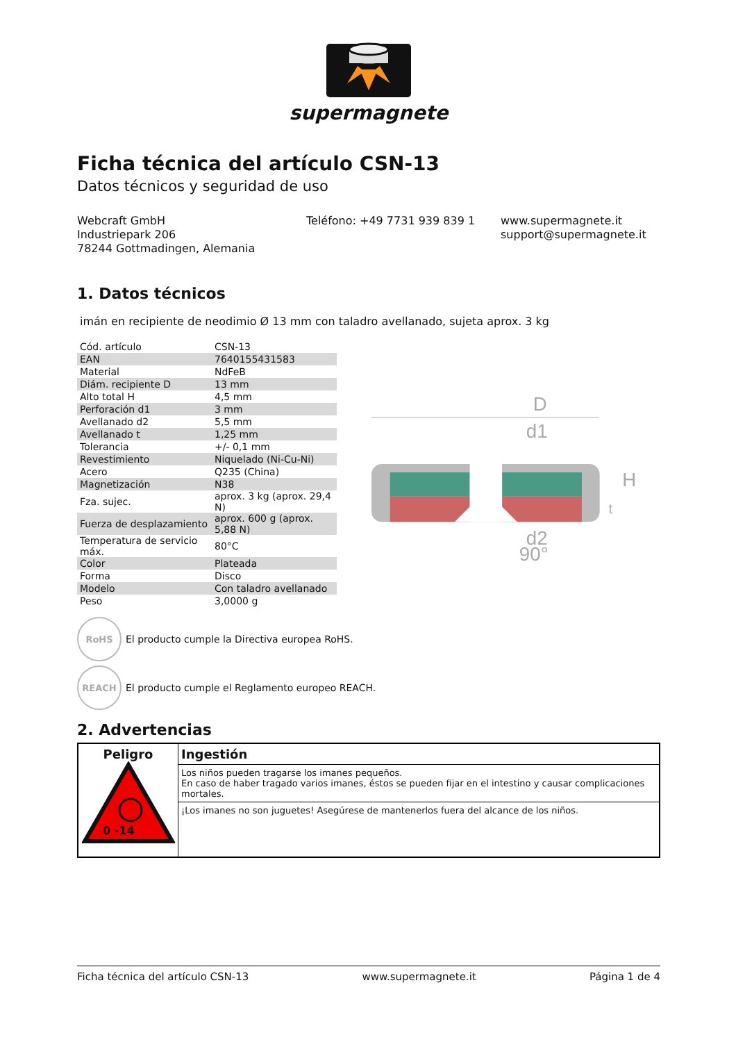supermagnete
Ficha técnica del artículo CSN-13
Datos técnicos y seguridad de uso
Webcraft GmbH
Industriepark 206
78244 Gottmadingen, Alemania
Teléfono: +49 7731 939 839 1 www.supermagnete.it
support@supermagnete.it
1. Datos técnicos
imán en recipiente de neodimio Ø 13 mm con taladro avellanado, sujeta aprox. 3 kg
| Cód. artículo | CSN-13 |
| EAN | 7640155431583 |
| Material | NdFeB |
| Diám. recipiente D | 13 mm |
| Alto total H | 4,5 mm |
| Perforación d1 | 3 mm |
| Avellanado d2 | 5,5 mm |
| Avellanado t | 1,25 mm |
| Tolerancia | +/- 0,1 mm |
| Revestimiento | Niquelado (Ni-Cu-Ni) |
| Acero | Q235 (China) |
| Magnetización | N38 |
| Fza. sujec. | aprox. 3 kg (aprox. 29,4 N) |
| Fuerza de desplazamiento | aprox. 600 g (aprox. 5,88 N) |
| Temperatura de servicio máx. | 80°C |
| Color | Plateada |
| Forma | Disco |
| Modelo | Con taladro avellanado |
| Peso | 3,0000 g |
D
d1
d2
90°
H
t
RoHS
El producto cumple la Directiva europea RoHS.
REACH
El producto cumple el Reglamento europeo REACH.
2. Advertencias
| Peligro 0 -14 | Ingestión |
| | Los niños pueden tragarse los imanes pequeños. En caso de haber tragado varios imanes, éstos se pueden fijar en el intestino y causar complicaciones mortales. |
| | ¡Los imanes no son juguetes! Asegúrese de mantenerlos fuera del alcance de los niños. |
Ficha técnica del artículo CSN-13 www.supermagnete.it Página 1 de 4